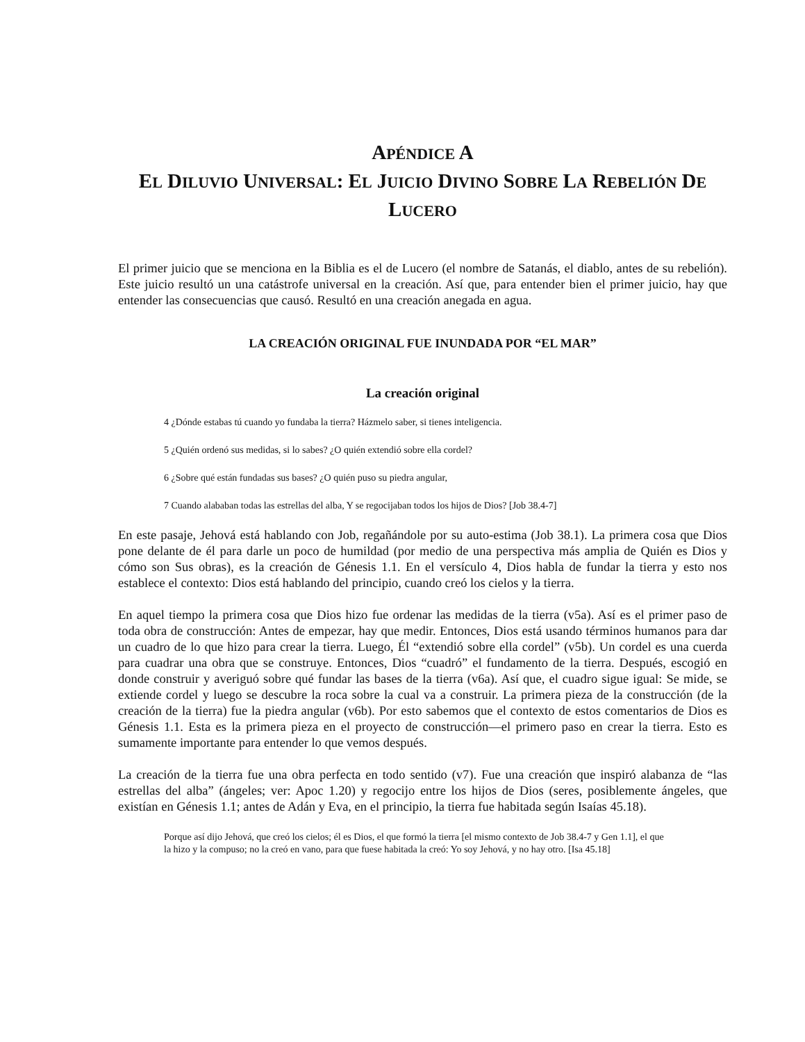APÉNDICE A
EL DILUVIO UNIVERSAL: EL JUICIO DIVINO SOBRE LA REBELIÓN DE
LUCERO
El primer juicio que se menciona en la Biblia es el de Lucero (el nombre de Satanás, el diablo, antes de su rebelión). Este juicio resultó un una catástrofe universal en la creación. Así que, para entender bien el primer juicio, hay que entender las consecuencias que causó. Resultó en una creación anegada en agua.
LA CREACIÓN ORIGINAL FUE INUNDADA POR “EL MAR”
La creación original
4 ¿Dónde estabas tú cuando yo fundaba la tierra? Házmelo saber, si tienes inteligencia.
5 ¿Quién ordenó sus medidas, si lo sabes? ¿O quién extendió sobre ella cordel?
6 ¿Sobre qué están fundadas sus bases? ¿O quién puso su piedra angular,
7 Cuando alababan todas las estrellas del alba, Y se regocijaban todos los hijos de Dios? [Job 38.4-7]
En este pasaje, Jehová está hablando con Job, regañándole por su auto-estima (Job 38.1). La primera cosa que Dios pone delante de él para darle un poco de humildad (por medio de una perspectiva más amplia de Quién es Dios y cómo son Sus obras), es la creación de Génesis 1.1. En el versículo 4, Dios habla de fundar la tierra y esto nos establece el contexto: Dios está hablando del principio, cuando creó los cielos y la tierra.
En aquel tiempo la primera cosa que Dios hizo fue ordenar las medidas de la tierra (v5a). Así es el primer paso de toda obra de construcción: Antes de empezar, hay que medir. Entonces, Dios está usando términos humanos para dar un cuadro de lo que hizo para crear la tierra. Luego, Él “extendió sobre ella cordel” (v5b). Un cordel es una cuerda para cuadrar una obra que se construye. Entonces, Dios “cuadró” el fundamento de la tierra. Después, escogió en donde construir y averiguó sobre qué fundar las bases de la tierra (v6a). Así que, el cuadro sigue igual: Se mide, se extiende cordel y luego se descubre la roca sobre la cual va a construir. La primera pieza de la construcción (de la creación de la tierra) fue la piedra angular (v6b). Por esto sabemos que el contexto de estos comentarios de Dios es Génesis 1.1. Esta es la primera pieza en el proyecto de construcción—el primero paso en crear la tierra. Esto es sumamente importante para entender lo que vemos después.
La creación de la tierra fue una obra perfecta en todo sentido (v7). Fue una creación que inspiró alabanza de “las estrellas del alba” (ángeles; ver: Apoc 1.20) y regocijo entre los hijos de Dios (seres, posiblemente ángeles, que existían en Génesis 1.1; antes de Adán y Eva, en el principio, la tierra fue habitada según Isaías 45.18).
Porque así dijo Jehová, que creó los cielos; él es Dios, el que formó la tierra [el mismo contexto de Job 38.4-7 y Gen 1.1], el que la hizo y la compuso; no la creó en vano, para que fuese habitada la creó: Yo soy Jehová, y no hay otro. [Isa 45.18]